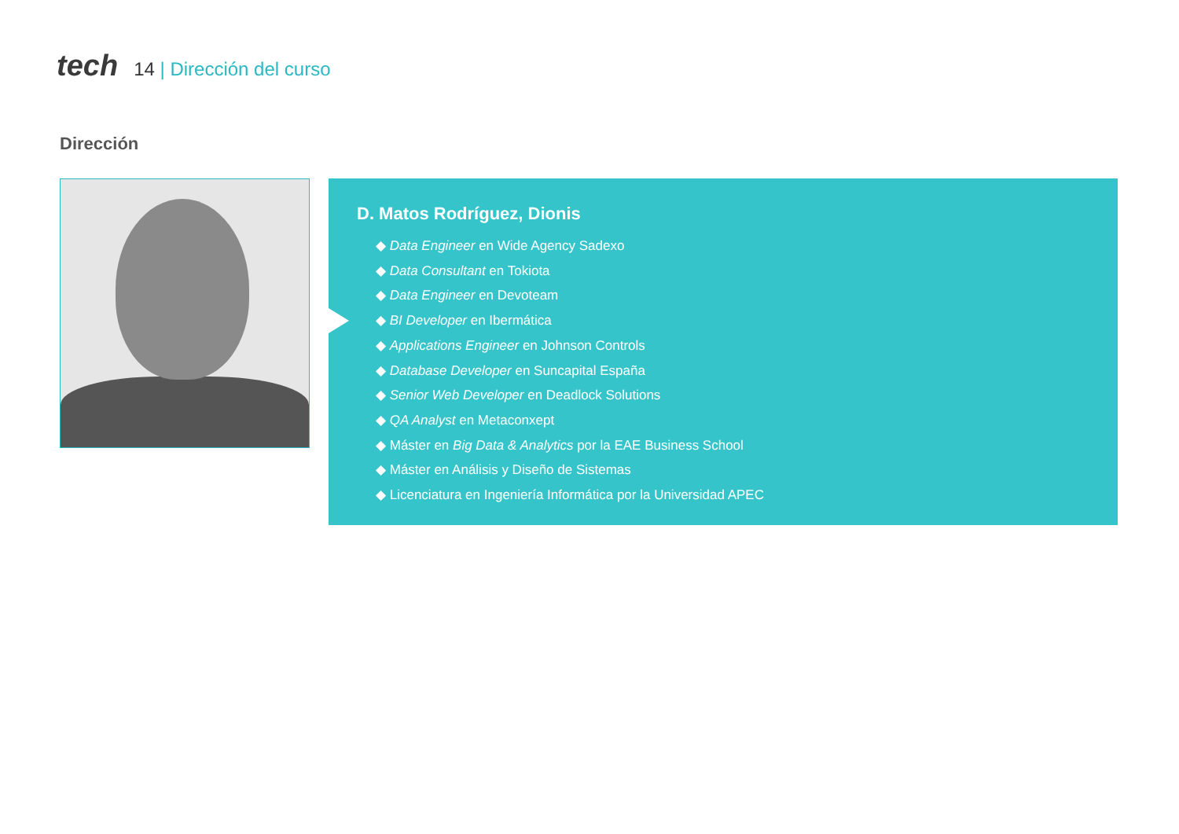tech
14 | Dirección del curso
Dirección
D. Matos Rodríguez, Dionis
◆ Data Engineer en Wide Agency Sadexo
◆ Data Consultant en Tokiota
◆ Data Engineer en Devoteam
◆ BI Developer en Ibermática
◆ Applications Engineer en Johnson Controls
◆ Database Developer en Suncapital España
◆ Senior Web Developer en Deadlock Solutions
◆ QA Analyst en Metaconxept
◆ Máster en Big Data & Analytics por la EAE Business School
◆ Máster en Análisis y Diseño de Sistemas
◆ Licenciatura en Ingeniería Informática por la Universidad APEC